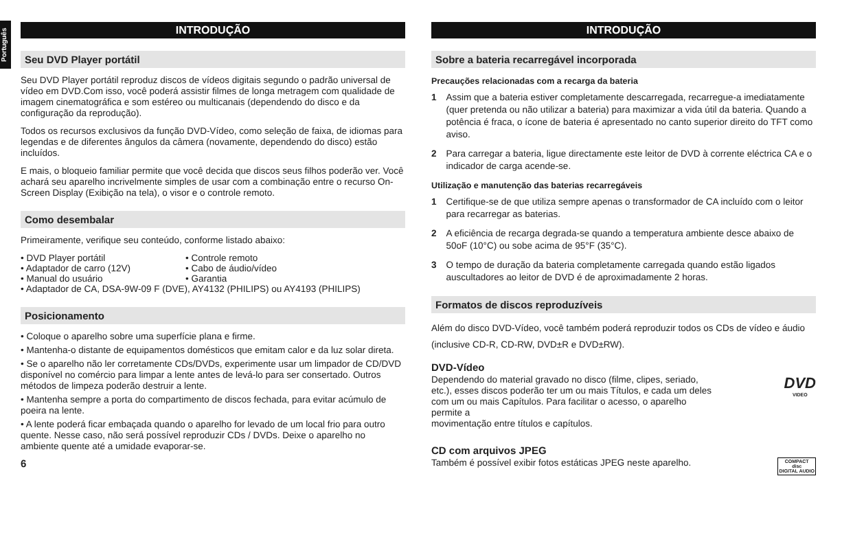Português
INTRODUÇÃO
Seu DVD Player portátil
Seu DVD Player portátil reproduz discos de vídeos digitais segundo o padrão universal de vídeo em DVD.Com isso, você poderá assistir filmes de longa metragem com qualidade de imagem cinematográfica e som estéreo ou multicanais (dependendo do disco e da configuração da reprodução).
Todos os recursos exclusivos da função DVD-Vídeo, como seleção de faixa, de idiomas para legendas e de diferentes ângulos da câmera (novamente, dependendo do disco) estão incluídos.
E mais, o bloqueio familiar permite que você decida que discos seus filhos poderão ver. Você achará seu aparelho incrivelmente simples de usar com a combinação entre o recurso On-Screen Display (Exibição na tela), o visor e o controle remoto.
Como desembalar
Primeiramente, verifique seu conteúdo, conforme listado abaixo:
• DVD Player portátil • Controle remoto • Adaptador de carro (12V) • Cabo de áudio/vídeo • Manual do usuário • Garantia
• Adaptador de CA, DSA-9W-09 F (DVE), AY4132 (PHILIPS) ou AY4193 (PHILIPS)
Posicionamento
• Coloque o aparelho sobre uma superfície plana e firme.
• Mantenha-o distante de equipamentos domésticos que emitam calor e da luz solar direta.
• Se o aparelho não ler corretamente CDs/DVDs, experimente usar um limpador de CD/DVD disponível no comércio para limpar a lente antes de levá-lo para ser consertado. Outros métodos de limpeza poderão destruir a lente.
• Mantenha sempre a porta do compartimento de discos fechada, para evitar acúmulo de poeira na lente.
• A lente poderá ficar embaçada quando o aparelho for levado de um local frio para outro quente. Nesse caso, não será possível reproduzir CDs / DVDs. Deixe o aparelho no ambiente quente até a umidade evaporar-se.
6
INTRODUÇÃO
Sobre a bateria recarregável incorporada
Precauções relacionadas com a recarga da bateria
1 Assim que a bateria estiver completamente descarregada, recarregue-a imediatamente (quer pretenda ou não utilizar a bateria) para maximizar a vida útil da bateria. Quando a potência é fraca, o ícone de bateria é apresentado no canto superior direito do TFT como aviso.
2 Para carregar a bateria, ligue directamente este leitor de DVD à corrente eléctrica CA e o indicador de carga acende-se.
Utilização e manutenção das baterias recarregáveis
1 Certifique-se de que utiliza sempre apenas o transformador de CA incluído com o leitor para recarregar as baterias.
2 A eficiência de recarga degrada-se quando a temperatura ambiente desce abaixo de 50oF (10°C) ou sobe acima de 95°F (35°C).
3 O tempo de duração da bateria completamente carregada quando estão ligados auscultadores ao leitor de DVD é de aproximadamente 2 horas.
Formatos de discos reproduzíveis
Além do disco DVD-Vídeo, você também poderá reproduzir todos os CDs de vídeo e áudio (inclusive CD-R, CD-RW, DVD±R e DVD±RW).
DVD-Vídeo
Dependendo do material gravado no disco (filme, clipes, seriado, etc.), esses discos poderão ter um ou mais Títulos, e cada um deles com um ou mais Capítulos. Para facilitar o acesso, o aparelho permite a
movimentação entre títulos e capítulos.
DVD
VIDEO
CD com arquivos JPEG
Também é possível exibir fotos estáticas JPEG neste aparelho.
COMPACT
disc
DIGITAL AUDIO